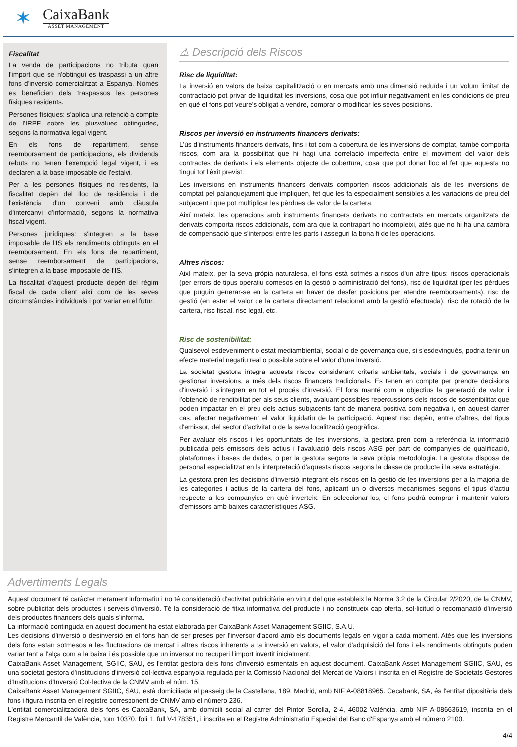✶
CaixaBank
ASSET MANAGEMENT
Fiscalitat
La venda de participacions no tributa quan l'import que se n'obtingui es traspassi a un altre fons d'inversió comercialitzat a Espanya. Només es beneficien dels traspassos les persones físiques residents.
Persones físiques: s'aplica una retenció a compte de l'IRPF sobre les plusvàlues obtingudes, segons la normativa legal vigent.
En els fons de repartiment, sense reemborsament de participacions, els dividends rebuts no tenen l'exempció legal vigent, i es declaren a la base imposable de l'estalvi.
Per a les persones físiques no residents, la fiscalitat depèn del lloc de residència i de l'existència d'un conveni amb clàusula d'intercanvi d'informació, segons la normativa fiscal vigent.
Persones jurídiques: s'integren a la base imposable de l'IS els rendiments obtinguts en el reemborsament. En els fons de repartiment, sense reemborsament de participacions, s'integren a la base imposable de l'IS.
La fiscalitat d'aquest producte depèn del règim fiscal de cada client així com de les seves circumstàncies individuals i pot variar en el futur.
⚠ Descripció dels Riscos
Risc de liquiditat:
La inversió en valors de baixa capitalització o en mercats amb una dimensió reduïda i un volum limitat de contractació pot privar de liquiditat les inversions, cosa que pot influir negativament en les condicions de preu en què el fons pot veure's obligat a vendre, comprar o modificar les seves posicions.
Riscos per inversió en instruments financers derivats:
L'ús d'instruments financers derivats, fins i tot com a cobertura de les inversions de comptat, també comporta riscos, com ara la possibilitat que hi hagi una correlació imperfecta entre el moviment del valor dels contractes de derivats i els elements objecte de cobertura, cosa que pot donar lloc al fet que aquesta no tingui tot l'èxit previst.
Les inversions en instruments financers derivats comporten riscos addicionals als de les inversions de comptat pel palanquejament que impliquen, fet que les fa especialment sensibles a les variacions de preu del subjacent i que pot multiplicar les pèrdues de valor de la cartera.
Així mateix, les operacions amb instruments financers derivats no contractats en mercats organitzats de derivats comporta riscos addicionals, com ara que la contrapart ho incompleixi, atès que no hi ha una cambra de compensació que s'interposi entre les parts i asseguri la bona fi de les operacions.
Altres riscos:
Així mateix, per la seva pròpia naturalesa, el fons està sotmès a riscos d'un altre tipus: riscos operacionals (per errors de tipus operatiu comesos en la gestió o administració del fons), risc de liquiditat (per les pèrdues que puguin generar-se en la cartera en haver de desfer posicions per atendre reemborsaments), risc de gestió (en estar el valor de la cartera directament relacionat amb la gestió efectuada), risc de rotació de la cartera, risc fiscal, risc legal, etc.
Risc de sostenibilitat:
Qualsevol esdeveniment o estat mediambiental, social o de governança que, si s'esdevingués, podria tenir un efecte material negatiu real o possible sobre el valor d'una inversió.
La societat gestora integra aquests riscos considerant criteris ambientals, socials i de governança en gestionar inversions, a més dels riscos financers tradicionals. Es tenen en compte per prendre decisions d'inversió i s'integren en tot el procés d'inversió. El fons manté com a objectius la generació de valor i l'obtenció de rendibilitat per als seus clients, avaluant possibles repercussions dels riscos de sostenibilitat que poden impactar en el preu dels actius subjacents tant de manera positiva com negativa i, en aquest darrer cas, afectar negativament el valor liquidatiu de la participació. Aquest risc depèn, entre d'altres, del tipus d'emissor, del sector d'activitat o de la seva localització geogràfica.
Per avaluar els riscos i les oportunitats de les inversions, la gestora pren com a referència la informació publicada pels emissors dels actius i l'avaluació dels riscos ASG per part de companyies de qualificació, plataformes i bases de dades, o per la gestora segons la seva pròpia metodologia. La gestora disposa de personal especialitzat en la interpretació d'aquests riscos segons la classe de producte i la seva estratègia.
La gestora pren les decisions d'inversió integrant els riscos en la gestió de les inversions per a la majoria de les categories i actius de la cartera del fons, aplicant un o diversos mecanismes segons el tipus d'actiu respecte a les companyies en què inverteix. En seleccionar-los, el fons podrà comprar i mantenir valors d'emissors amb baixes característiques ASG.
Advertiments Legals
Aquest document té caràcter merament informatiu i no té consideració d'activitat publicitària en virtut del que estableix la Norma 3.2 de la Circular 2/2020, de la CNMV, sobre publicitat dels productes i serveis d'inversió. Té la consideració de fitxa informativa del producte i no constitueix cap oferta, sol·licitud o recomanació d'inversió dels productes financers dels quals s'informa.
La informació continguda en aquest document ha estat elaborada per CaixaBank Asset Management SGIIC, S.A.U.
Les decisions d'inversió o desinversió en el fons han de ser preses per l'inversor d'acord amb els documents legals en vigor a cada moment. Atès que les inversions dels fons estan sotmesos a les fluctuacions de mercat i altres riscos inherents a la inversió en valors, el valor d'adquisició del fons i els rendiments obtinguts poden variar tant a l'alça com a la baixa i és possible que un inversor no recuperi l'import invertit inicialment.
CaixaBank Asset Management, SGIIC, SAU, és l'entitat gestora dels fons d'inversió esmentats en aquest document. CaixaBank Asset Management SGIIC, SAU, és una societat gestora d'institucions d'inversió col·lectiva espanyola regulada per la Comissió Nacional del Mercat de Valors i inscrita en el Registre de Societats Gestores d'Institucions d'Inversió Col·lectiva de la CNMV amb el núm. 15.
CaixaBank Asset Management SGIIC, SAU, està domiciliada al passeig de la Castellana, 189, Madrid, amb NIF A-08818965. Cecabank, SA, és l'entitat dipositària dels fons i figura inscrita en el registre corresponent de CNMV amb el número 236.
L'entitat comercialitzadora dels fons és CaixaBank, SA, amb domicili social al carrer del Pintor Sorolla, 2-4, 46002 València, amb NIF A-08663619, inscrita en el Registre Mercantil de València, tom 10370, foli 1, full V-178351, i inscrita en el Registre Administratiu Especial del Banc d'Espanya amb el número 2100.
4/4